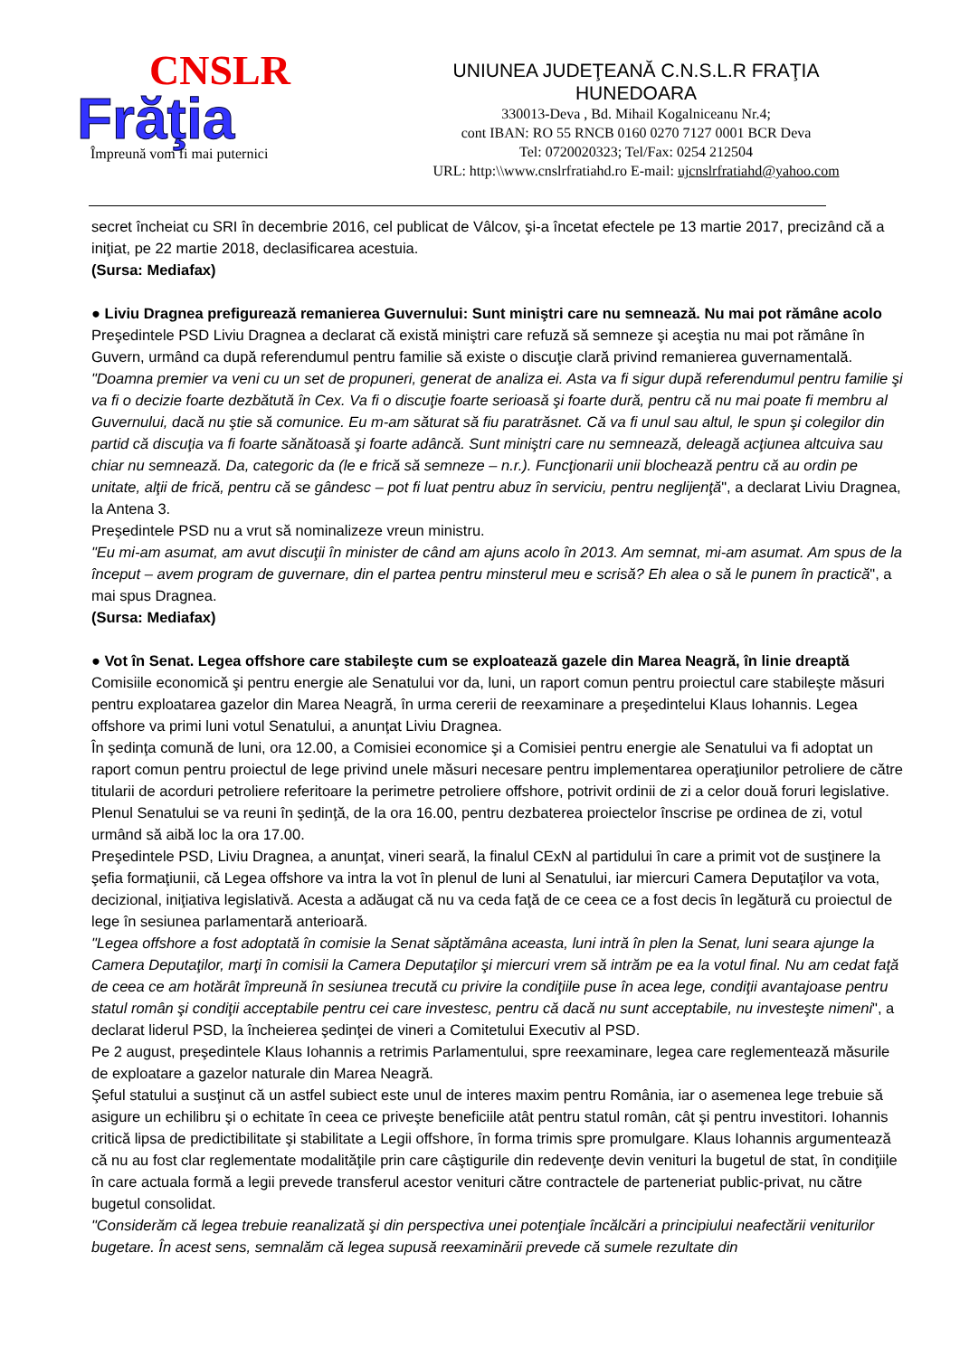CNSLR
Frăţia
Împreună vom fi mai puternici
UNIUNEA JUDEŢEANĂ C.N.S.L.R FRAŢIA
HUNEDOARA
330013-Deva , Bd. Mihail Kogalniceanu Nr.4;
cont IBAN: RO 55 RNCB 0160 0270 7127 0001 BCR Deva
Tel: 0720020323; Tel/Fax: 0254 212504
URL: http:\\www.cnslrfratiahd.ro E-mail: ujcnslrfratiahd@yahoo.com
secret încheiat cu SRI în decembrie 2016, cel publicat de Vâlcov, şi-a încetat efectele pe 13 martie 2017, precizând că a iniţiat, pe 22 martie 2018, declasificarea acestuia.
(Sursa: Mediafax)
● Liviu Dragnea prefigurează remanierea Guvernului: Sunt miniştri care nu semnează. Nu mai pot rămâne acolo
Preşedintele PSD Liviu Dragnea a declarat că există miniştri care refuză să semneze şi aceştia nu mai pot rămâne în Guvern, urmând ca după referendumul pentru familie să existe o discuţie clară privind remanierea guvernamentală.
"Doamna premier va veni cu un set de propuneri, generat de analiza ei. Asta va fi sigur după referendumul pentru familie şi va fi o decizie foarte dezbătută în Cex. Va fi o discuţie foarte serioasă şi foarte dură, pentru că nu mai poate fi membru al Guvernului, dacă nu ştie să comunice. Eu m-am săturat să fiu paratrăsnet. Că va fi unul sau altul, le spun şi colegilor din partid că discuţia va fi foarte sănătoasă şi foarte adâncă. Sunt miniştri care nu semnează, deleagă acţiunea altcuiva sau chiar nu semnează. Da, categoric da (le e frică să semneze – n.r.). Funcţionarii unii blochează pentru că au ordin pe unitate, alţii de frică, pentru că se gândesc – pot fi luat pentru abuz în serviciu, pentru neglijenţă", a declarat Liviu Dragnea, la Antena 3.
Preşedintele PSD nu a vrut să nominalizeze vreun ministru.
"Eu mi-am asumat, am avut discuţii în minister de când am ajuns acolo în 2013. Am semnat, mi-am asumat. Am spus de la început – avem program de guvernare, din el partea pentru minsterul meu e scrisă? Eh alea o să le punem în practică", a mai spus Dragnea.
(Sursa: Mediafax)
● Vot în Senat. Legea offshore care stabileşte cum se exploatează gazele din Marea Neagră, în linie dreaptă
Comisiile economică şi pentru energie ale Senatului vor da, luni, un raport comun pentru proiectul care stabileşte măsuri pentru exploatarea gazelor din Marea Neagră, în urma cererii de reexaminare a preşedintelui Klaus Iohannis. Legea offshore va primi luni votul Senatului, a anunţat Liviu Dragnea.
În şedinţa comună de luni, ora 12.00, a Comisiei economice şi a Comisiei pentru energie ale Senatului va fi adoptat un raport comun pentru proiectul de lege privind unele măsuri necesare pentru implementarea operaţiunilor petroliere de către titularii de acorduri petroliere referitoare la perimetre petroliere offshore, potrivit ordinii de zi a celor două foruri legislative. Plenul Senatului se va reuni în şedinţă, de la ora 16.00, pentru dezbaterea proiectelor înscrise pe ordinea de zi, votul urmând să aibă loc la ora 17.00.
Preşedintele PSD, Liviu Dragnea, a anunţat, vineri seară, la finalul CExN al partidului în care a primit vot de susţinere la şefia formaţiunii, că Legea offshore va intra la vot în plenul de luni al Senatului, iar miercuri Camera Deputaţilor va vota, decizional, iniţiativa legislativă. Acesta a adăugat că nu va ceda faţă de ce ceea ce a fost decis în legătură cu proiectul de lege în sesiunea parlamentară anterioară.
"Legea offshore a fost adoptată în comisie la Senat săptămâna aceasta, luni intră în plen la Senat, luni seara ajunge la Camera Deputaţilor, marţi în comisii la Camera Deputaţilor şi miercuri vrem să intrăm pe ea la votul final. Nu am cedat faţă de ceea ce am hotărât împreună în sesiunea trecută cu privire la condiţiile puse în acea lege, condiţii avantajoase pentru statul român şi condiţii acceptabile pentru cei care investesc, pentru că dacă nu sunt acceptabile, nu investeşte nimeni", a declarat liderul PSD, la încheierea şedinţei de vineri a Comitetului Executiv al PSD.
Pe 2 august, preşedintele Klaus Iohannis a retrimis Parlamentului, spre reexaminare, legea care reglementează măsurile de exploatare a gazelor naturale din Marea Neagră.
Şeful statului a susţinut că un astfel subiect este unul de interes maxim pentru România, iar o asemenea lege trebuie să asigure un echilibru şi o echitate în ceea ce priveşte beneficiile atât pentru statul român, cât şi pentru investitori. Iohannis critică lipsa de predictibilitate şi stabilitate a Legii offshore, în forma trimis spre promulgare. Klaus Iohannis argumentează că nu au fost clar reglementate modalităţile prin care câştigurile din redevenţe devin venituri la bugetul de stat, în condiţiile în care actuala formă a legii prevede transferul acestor venituri către contractele de parteneriat public-privat, nu către bugetul consolidat.
"Considerăm că legea trebuie reanalizată şi din perspectiva unei potenţiale încălcări a principiului neafectării veniturilor bugetare. În acest sens, semnalăm că legea supusă reexaminării prevede că sumele rezultate din